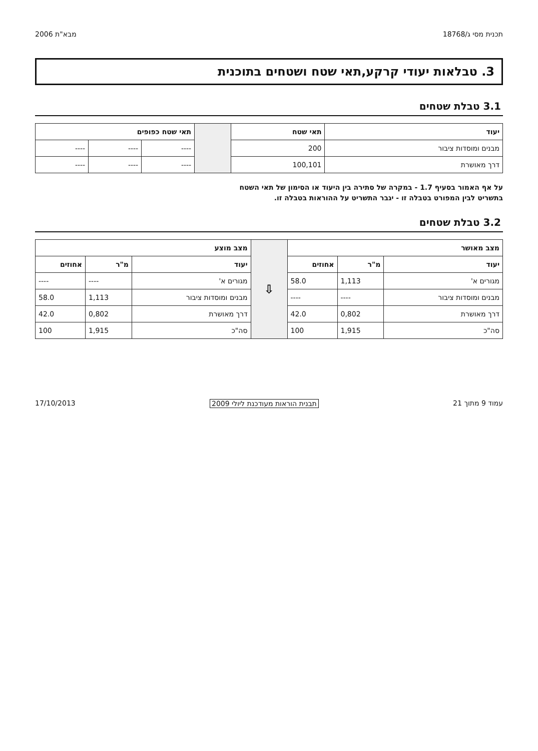תכנית מסי ג/18768 מבא"ת 2006
3. טבלאות יעודי קרקע,תאי שטח ושטחים בתוכנית
3.1 טבלת שטחים
| יעוד | תאי שטח | | תאי שטח כפופים | | |
| --- | --- | --- | --- | --- | --- |
| מבנים ומוסדות ציבור | 200 | | ---- | ---- | ---- |
| דרך מאושרת | 100,101 | | ---- | ---- | ---- |
על אף האמור בסעיף 1.7 - במקרה של סתירה בין היעוד או הסימון של תאי השטח
בתשריט לבין המפורט בטבלה זו - יגבר התשריט על ההוראות בטבלה זו.
3.2 טבלת שטחים
| מצב מאושר | | | ⇩ | מצב מוצע | | |
| --- | --- | --- | --- | --- | --- | --- |
| יעוד | מ"ר | אחוזים | | יעוד | מ"ר | אחוזים |
| מגורים א' | 1,113 | 58.0 | | מגורים א' | ---- | ---- |
| מבנים ומוסדות ציבור | ---- | ---- | | מבנים ומוסדות ציבור | 1,113 | 58.0 |
| דרך מאושרת | 0,802 | 42.0 | | דרך מאושרת | 0,802 | 42.0 |
| סה"כ | 1,915 | 100 | | סה"כ | 1,915 | 100 |
עמוד 9 מתוך 21 תבנית הוראות מעודכנת ליולי 2009 17/10/2013